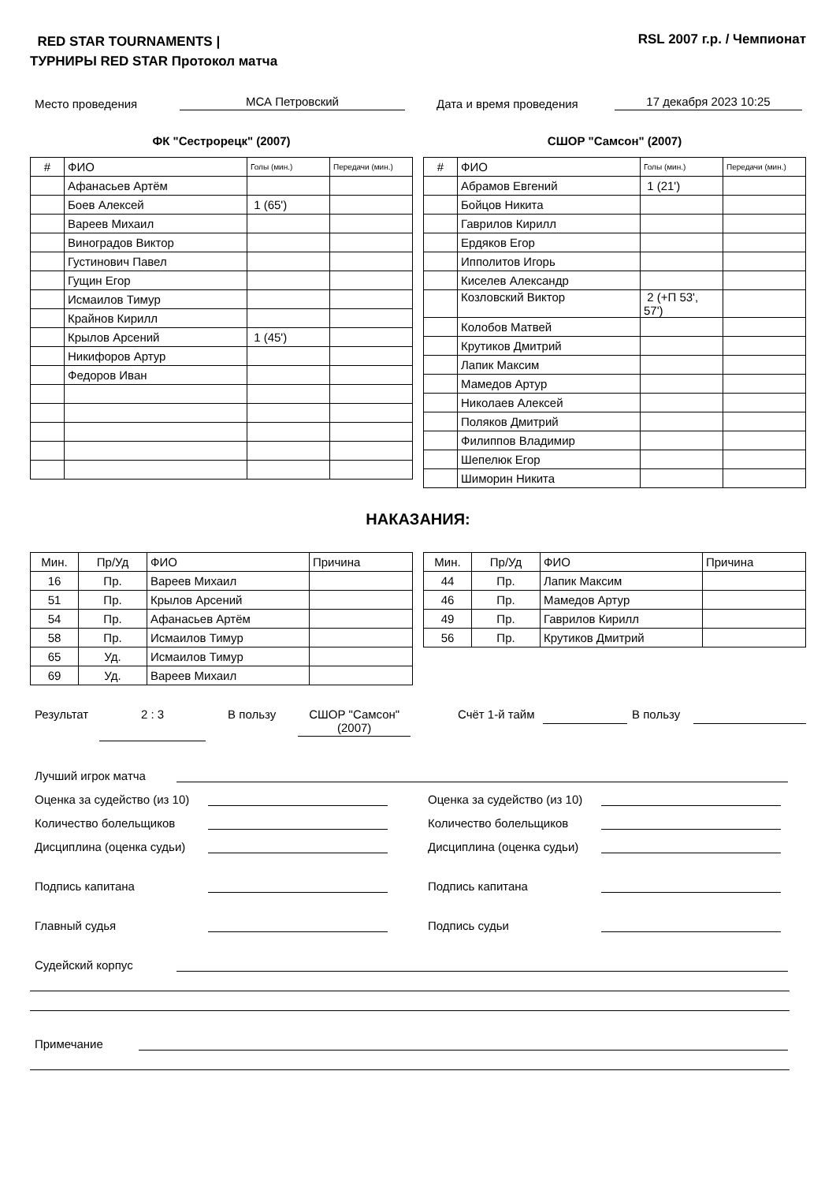RED STAR TOURNAMENTS | ТУРНИРЫ RED STAR Протокол матча
RSL 2007 г.р. / Чемпионат
Место проведения МСА Петровский Дата и время проведения 17 декабря 2023 10:25
ФК "Сестрорецк" (2007)
| # | ФИО | Голы (мин.) | Передачи (мин.) |
| --- | --- | --- | --- |
| | Афанасьев Артём | | |
| | Боев Алексей | 1 (65') | |
| | Вареев Михаил | | |
| | Виноградов Виктор | | |
| | Густинович Павел | | |
| | Гущин Егор | | |
| | Исмаилов Тимур | | |
| | Крайнов Кирилл | | |
| | Крылов Арсений | 1 (45') | |
| | Никифоров Артур | | |
| | Федоров Иван | | |
СШОР "Самсон" (2007)
| # | ФИО | Голы (мин.) | Передачи (мин.) |
| --- | --- | --- | --- |
| | Абрамов Евгений | 1 (21') | |
| | Бойцов Никита | | |
| | Гаврилов Кирилл | | |
| | Ердяков Егор | | |
| | Ипполитов Игорь | | |
| | Киселев Александр | | |
| | Козловский Виктор | 2 (+П 53', 57') | |
| | Колобов Матвей | | |
| | Крутиков Дмитрий | | |
| | Лапик Максим | | |
| | Мамедов Артур | | |
| | Николаев Алексей | | |
| | Поляков Дмитрий | | |
| | Филиппов Владимир | | |
| | Шепелюк Егор | | |
| | Шиморин Никита | | |
НАКАЗАНИЯ:
| Мин. | Пр/Уд | ФИО | Причина |
| --- | --- | --- | --- |
| 16 | Пр. | Вареев Михаил | |
| 51 | Пр. | Крылов Арсений | |
| 54 | Пр. | Афанасьев Артём | |
| 58 | Пр. | Исмаилов Тимур | |
| 65 | Уд. | Исмаилов Тимур | |
| 69 | Уд. | Вареев Михаил | |
| Мин. | Пр/Уд | ФИО | Причина |
| --- | --- | --- | --- |
| 44 | Пр. | Лапик Максим | |
| 46 | Пр. | Мамедов Артур | |
| 49 | Пр. | Гаврилов Кирилл | |
| 56 | Пр. | Крутиков Дмитрий | |
Результат 2 : 3 В пользу СШОР "Самсон" (2007) Счёт 1-й тайм В пользу
Лучший игрок матча
Оценка за судейство (из 10)
Количество болельщиков
Дисциплина (оценка судьи)
Подпись капитана
Главный судья
Оценка за судейство (из 10)
Количество болельщиков
Дисциплина (оценка судьи)
Подпись капитана
Подпись судьи
Судейский корпус
Примечание